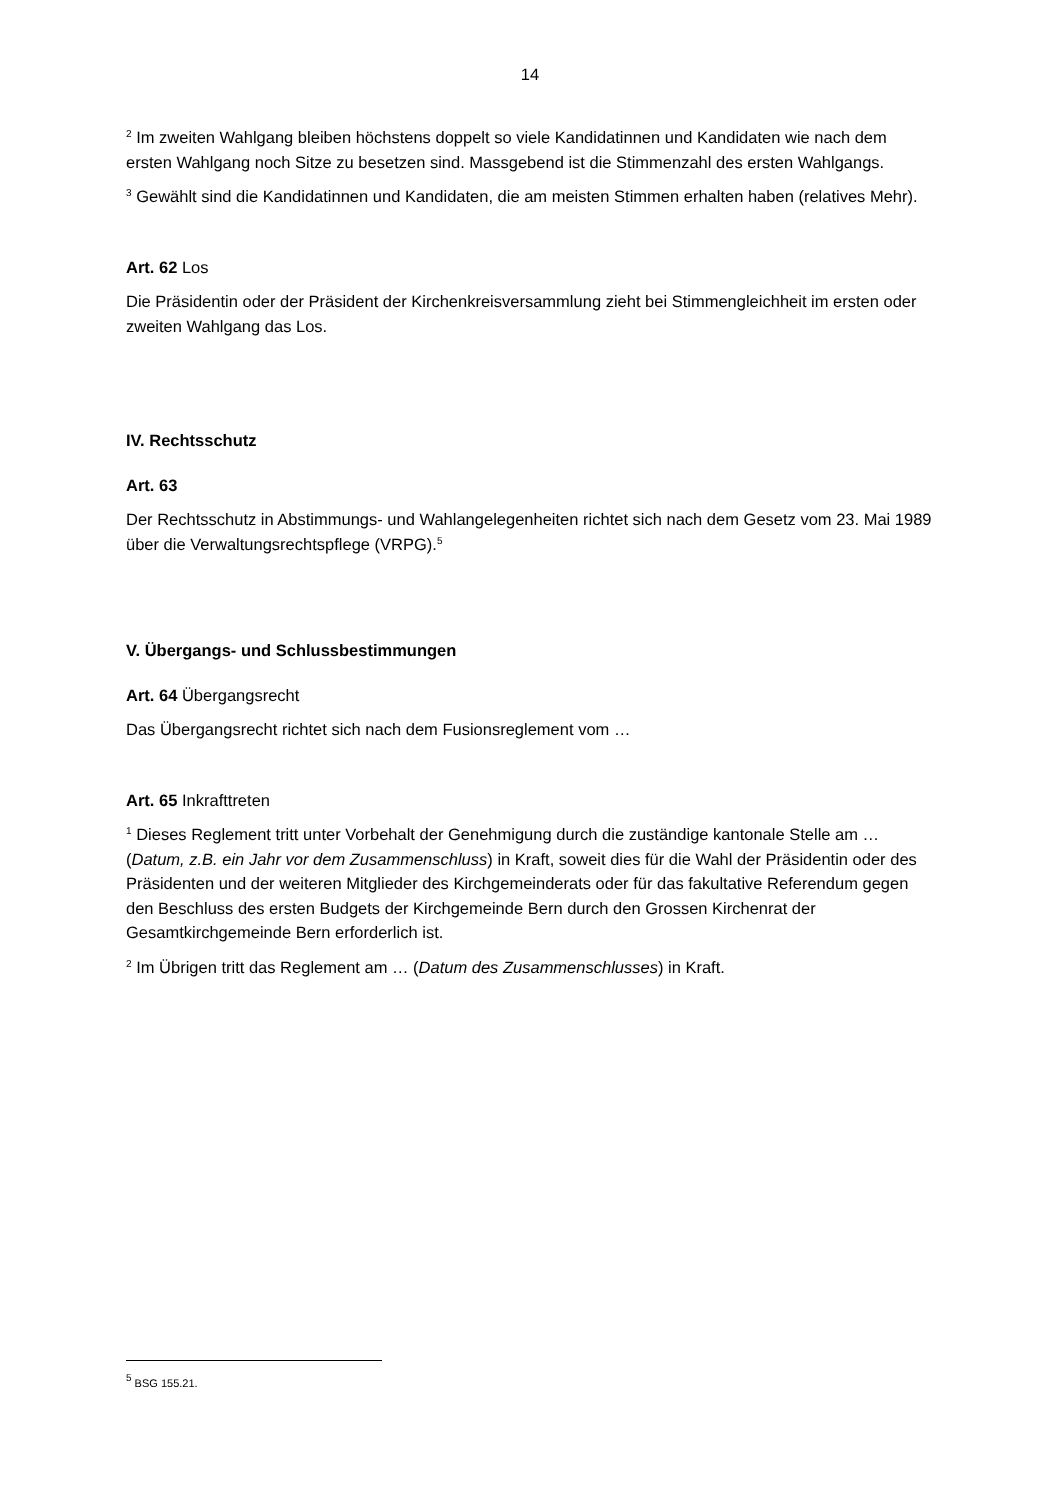14
<sup>2</sup> Im zweiten Wahlgang bleiben höchstens doppelt so viele Kandidatinnen und Kandidaten wie nach dem ersten Wahlgang noch Sitze zu besetzen sind. Massgebend ist die Stimmenzahl des ersten Wahlgangs.
<sup>3</sup> Gewählt sind die Kandidatinnen und Kandidaten, die am meisten Stimmen erhalten haben (relatives Mehr).
Art. 62 Los
Die Präsidentin oder der Präsident der Kirchenkreisversammlung zieht bei Stimmengleichheit im ersten oder zweiten Wahlgang das Los.
IV. Rechtsschutz
Art. 63
Der Rechtsschutz in Abstimmungs- und Wahlangelegenheiten richtet sich nach dem Gesetz vom 23. Mai 1989 über die Verwaltungsrechtspflege (VRPG).<sup>5</sup>
V. Übergangs- und Schlussbestimmungen
Art. 64 Übergangsrecht
Das Übergangsrecht richtet sich nach dem Fusionsreglement vom …
Art. 65 Inkrafttreten
<sup>1</sup> Dieses Reglement tritt unter Vorbehalt der Genehmigung durch die zuständige kantonale Stelle am … (Datum, z.B. ein Jahr vor dem Zusammenschluss) in Kraft, soweit dies für die Wahl der Präsidentin oder des Präsidenten und der weiteren Mitglieder des Kirchgemeinderats oder für das fakultative Referendum gegen den Beschluss des ersten Budgets der Kirchgemeinde Bern durch den Grossen Kirchenrat der Gesamtkirchgemeinde Bern erforderlich ist.
<sup>2</sup> Im Übrigen tritt das Reglement am … (Datum des Zusammenschlusses) in Kraft.
<sup>5</sup> BSG 155.21.